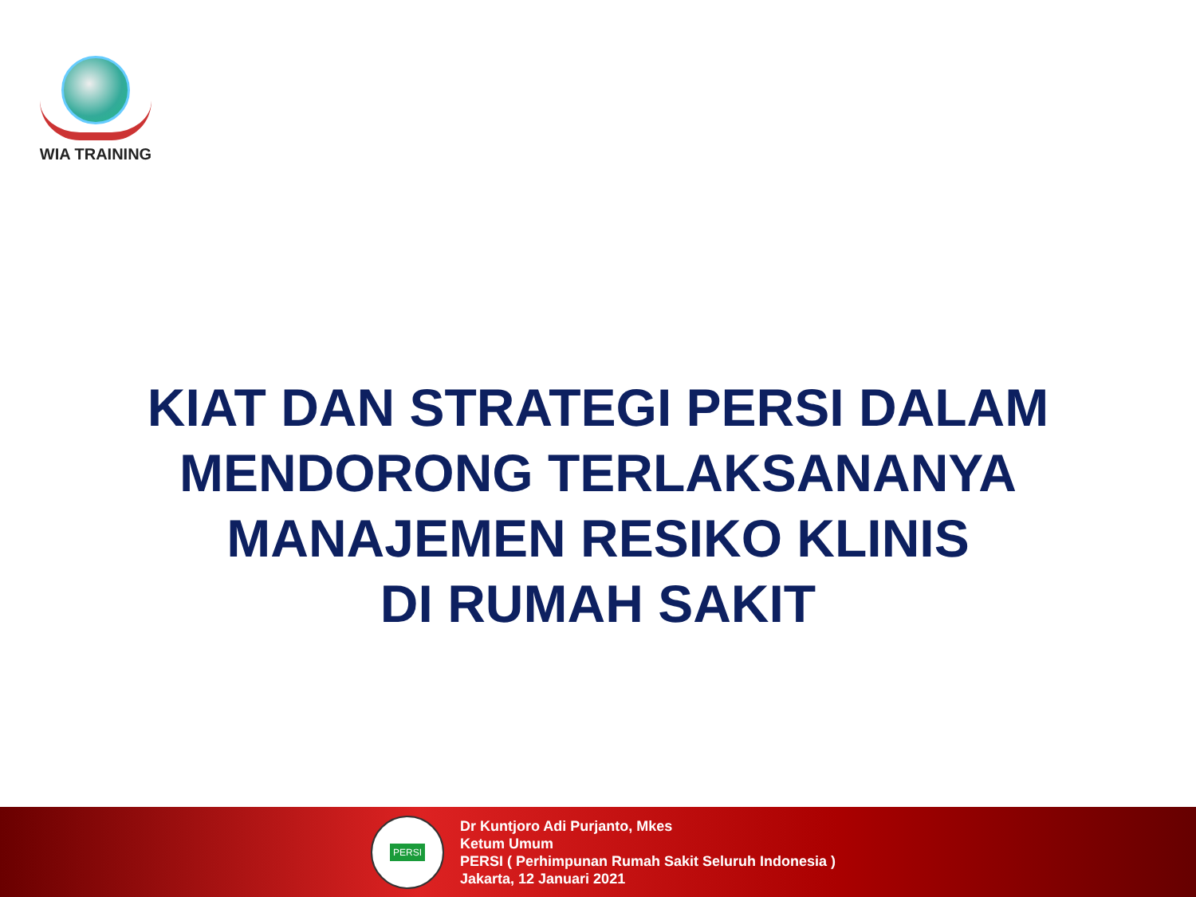WIA TRAINING
KIAT DAN STRATEGI PERSI DALAM
MENDORONG TERLAKSANANYA
MANAJEMEN RESIKO KLINIS
DI RUMAH SAKIT
PERSI
Dr Kuntjoro Adi Purjanto, Mkes
Ketum Umum
PERSI ( Perhimpunan Rumah Sakit Seluruh Indonesia )
Jakarta, 12 Januari 2021